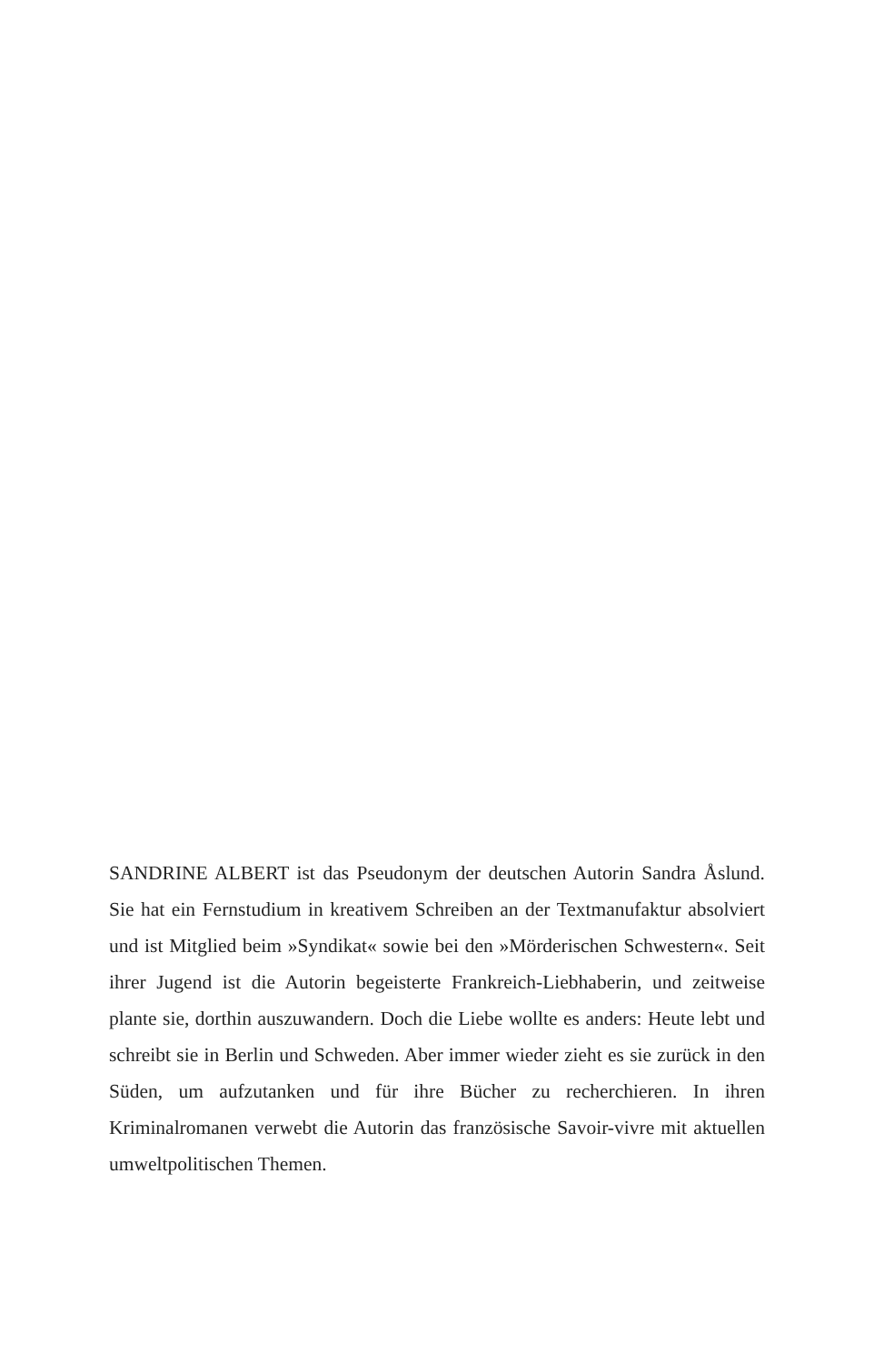SANDRINE ALBERT ist das Pseudonym der deutschen Autorin Sandra Åslund. Sie hat ein Fernstudium in kreativem Schreiben an der Text­manufaktur absolviert und ist Mitglied beim »Syndikat« sowie bei den »Mörderischen Schwestern«. Seit ihrer Jugend ist die Autorin begeis­terte Frankreich-Liebhaberin, und zeitweise plante sie, dorthin auszu­wandern. Doch die Liebe wollte es anders: Heute lebt und schreibt sie in Berlin und Schweden. Aber immer wieder zieht es sie zurück in den Süden, um aufzutanken und für ihre Bücher zu recherchieren. In ihren Kriminalromanen verwebt die Autorin das französische Savoir-vivre mit aktuellen umweltpolitischen Themen.